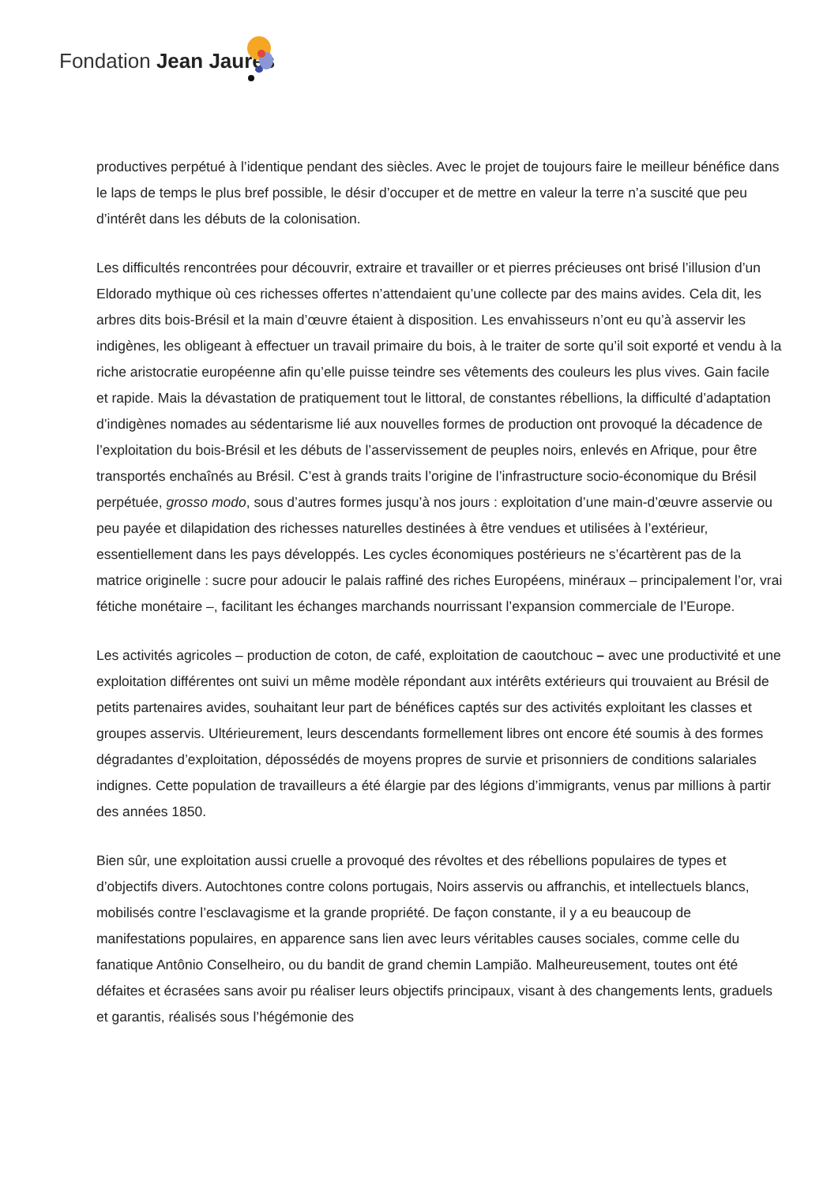Fondation Jean Jaurès
productives perpétué à l’identique pendant des siècles. Avec le projet de toujours faire le meilleur bénéfice dans le laps de temps le plus bref possible, le désir d’occuper et de mettre en valeur la terre n’a suscité que peu d’intérêt dans les débuts de la colonisation.
Les difficultés rencontrées pour découvrir, extraire et travailler or et pierres précieuses ont brisé l’illusion d’un Eldorado mythique où ces richesses offertes n’attendaient qu’une collecte par des mains avides. Cela dit, les arbres dits bois-Brésil et la main d’œuvre étaient à disposition. Les envahisseurs n’ont eu qu’à asservir les indigènes, les obligeant à effectuer un travail primaire du bois, à le traiter de sorte qu’il soit exporté et vendu à la riche aristocratie européenne afin qu’elle puisse teindre ses vêtements des couleurs les plus vives. Gain facile et rapide. Mais la dévastation de pratiquement tout le littoral, de constantes rébellions, la difficulté d’adaptation d’indigènes nomades au sédentarisme lié aux nouvelles formes de production ont provoqué la décadence de l’exploitation du bois-Brésil et les débuts de l’asservissement de peuples noirs, enlevés en Afrique, pour être transportés enchaînés au Brésil. C’est à grands traits l’origine de l’infrastructure socio-économique du Brésil perpétuée, grosso modo, sous d’autres formes jusqu’à nos jours : exploitation d’une main-d’œuvre asservie ou peu payée et dilapidation des richesses naturelles destinées à être vendues et utilisées à l’extérieur, essentiellement dans les pays développés. Les cycles économiques postérieurs ne s’écartèrent pas de la matrice originelle : sucre pour adoucir le palais raffiné des riches Européens, minéraux – principalement l’or, vrai fétiche monétaire –, facilitant les échanges marchands nourrissant l’expansion commerciale de l’Europe.
Les activités agricoles – production de coton, de café, exploitation de caoutchouc – avec une productivité et une exploitation différentes ont suivi un même modèle répondant aux intérêts extérieurs qui trouvaient au Brésil de petits partenaires avides, souhaitant leur part de bénéfices captés sur des activités exploitant les classes et groupes asservis. Ultérieurement, leurs descendants formellement libres ont encore été soumis à des formes dégradantes d’exploitation, dépossédés de moyens propres de survie et prisonniers de conditions salariales indignes. Cette population de travailleurs a été élargie par des légions d’immigrants, venus par millions à partir des années 1850.
Bien sûr, une exploitation aussi cruelle a provoqué des révoltes et des rébellions populaires de types et d’objectifs divers. Autochtones contre colons portugais, Noirs asservis ou affranchis, et intellectuels blancs, mobilisés contre l’esclavagisme et la grande propriété. De façon constante, il y a eu beaucoup de manifestations populaires, en apparence sans lien avec leurs véritables causes sociales, comme celle du fanatique Antônio Conselheiro, ou du bandit de grand chemin Lampião. Malheureusement, toutes ont été défaites et écrasées sans avoir pu réaliser leurs objectifs principaux, visant à des changements lents, graduels et garantis, réalisés sous l’hégémonie des